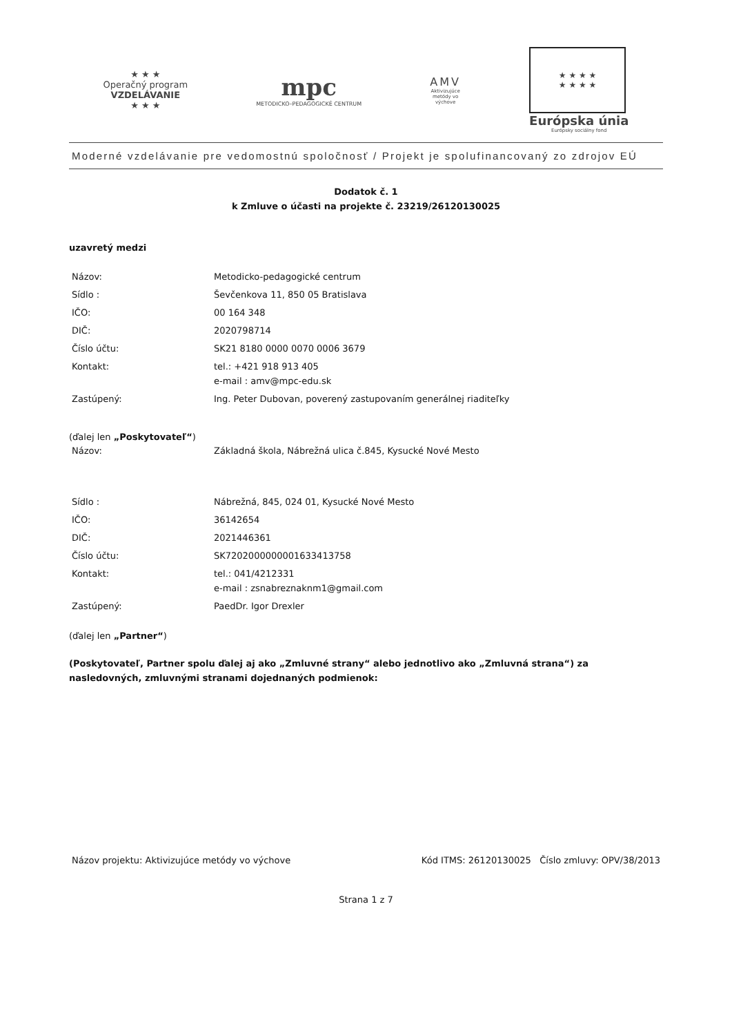★ ★ ★
Operačný program
VZDELÁVANIE
★ ★ ★
mpc
METODICKO–PEDAGOGICKÉ CENTRUM
AMV
Aktivizujúce
metódy vo
výchove
★ ★ ★ ★
★ ★ ★ ★
Európska únia
Európsky sociálny fond
Moderné vzdelávanie pre vedomostnú spoločnosť / Projekt je spolufinancovaný zo zdrojov EÚ
Dodatok č. 1
k Zmluve o účasti na projekte č. 23219/26120130025
uzavretý medzi
Názov: Metodicko-pedagogické centrum
Sídlo : Ševčenkova 11, 850 05 Bratislava
IČO: 00 164 348
DIČ: 2020798714
Číslo účtu: SK21 8180 0000 0070 0006 3679
Kontakt: tel.: +421 918 913 405
e-mail : amv@mpc-edu.sk
Zastúpený: Ing. Peter Dubovan, poverený zastupovaním generálnej riaditeľky
(ďalej len „Poskytovateľ“)
Názov: Základná škola, Nábrežná ulica č.845, Kysucké Nové Mesto
Sídlo : Nábrežná, 845, 024 01, Kysucké Nové Mesto
IČO: 36142654
DIČ: 2021446361
Číslo účtu: SK7202000000001633413758
Kontakt: tel.: 041/4212331
e-mail : zsnabreznaknm1@gmail.com
Zastúpený: PaedDr. Igor Drexler
(ďalej len „Partner“)
(Poskytovateľ, Partner spolu ďalej aj ako „Zmluvné strany“ alebo jednotlivo ako „Zmluvná strana“) za nasledovných, zmluvnými stranami dojednaných podmienok:
Názov projektu: Aktivizujúce metódy vo výchove Kód ITMS: 26120130025 Číslo zmluvy: OPV/38/2013
Strana 1 z 7